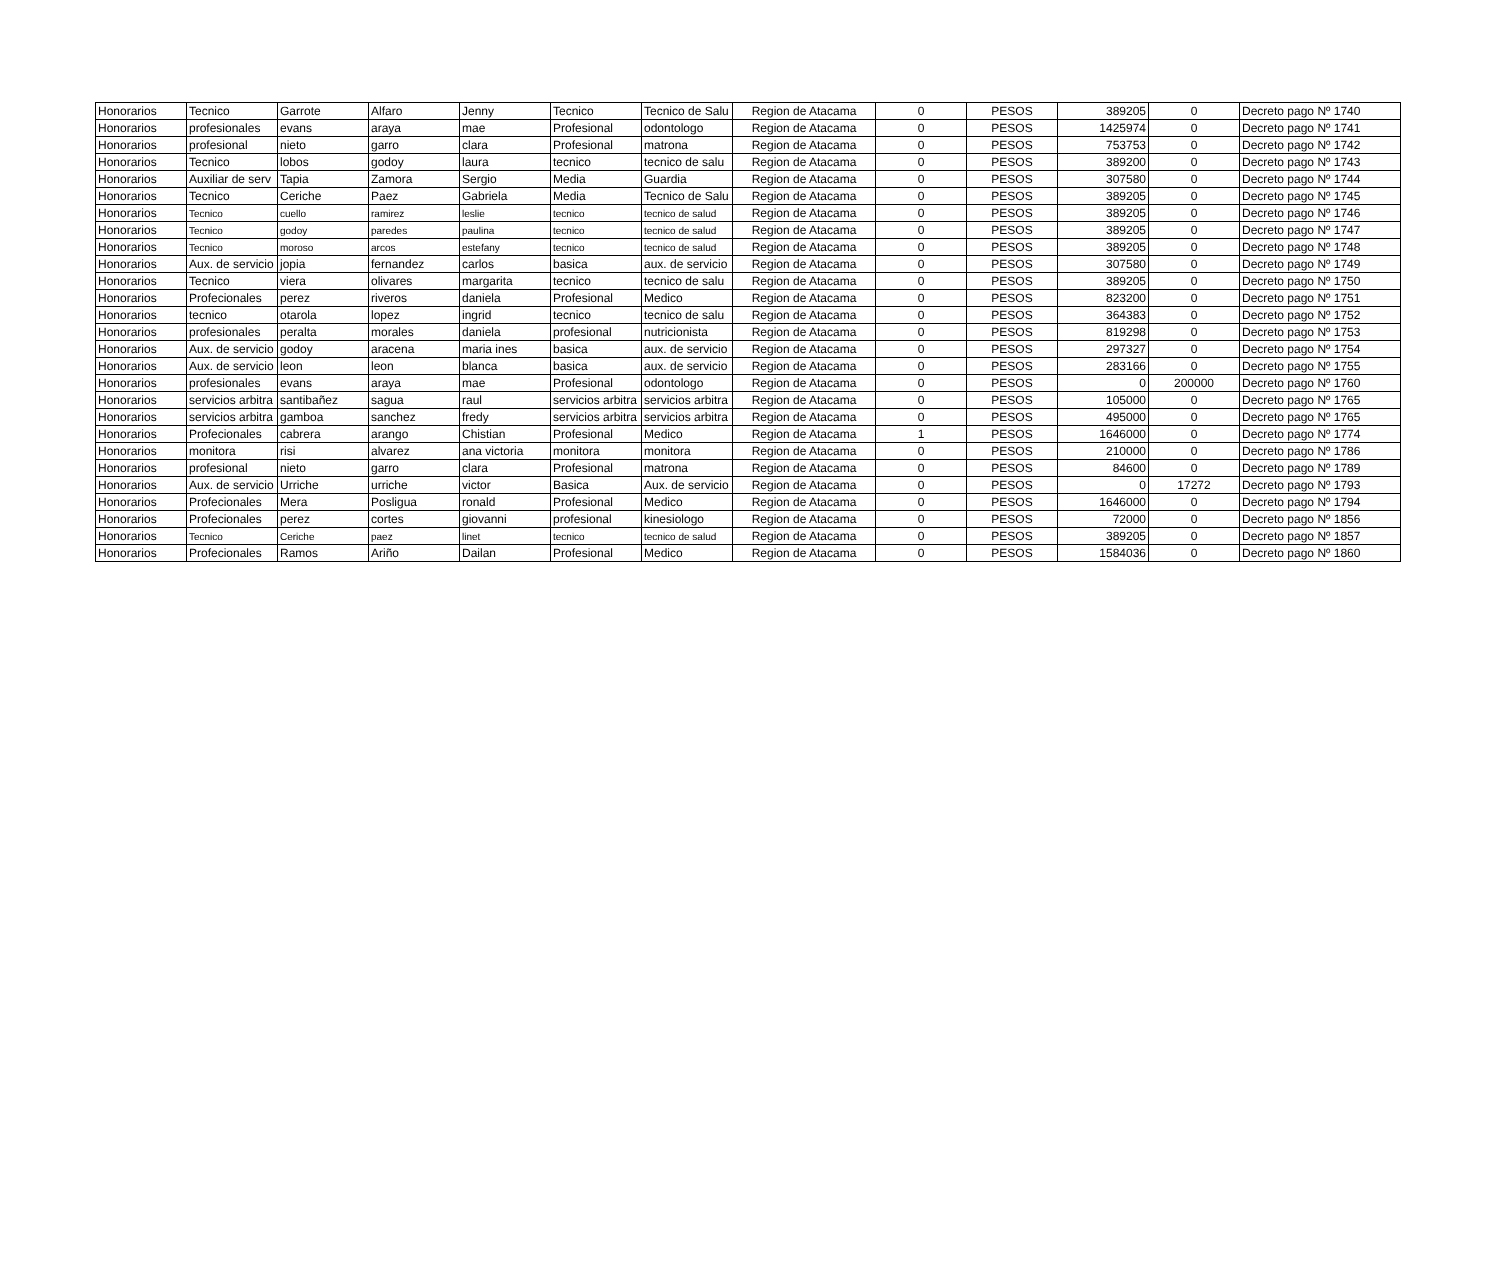| Honorarios | Tecnico | Garrote | Alfaro | Jenny | Tecnico | Tecnico de Salu | Region de Atacama | 0 | PESOS | 389205 | 0 | Decreto pago Nº 1740 |
| Honorarios | profesionales | evans | araya | mae | Profesional | odontologo | Region de Atacama | 0 | PESOS | 1425974 | 0 | Decreto pago Nº 1741 |
| Honorarios | profesional | nieto | garro | clara | Profesional | matrona | Region de Atacama | 0 | PESOS | 753753 | 0 | Decreto pago Nº 1742 |
| Honorarios | Tecnico | lobos | godoy | laura | tecnico | tecnico de salu | Region de Atacama | 0 | PESOS | 389200 | 0 | Decreto pago Nº 1743 |
| Honorarios | Auxiliar de serv | Tapia | Zamora | Sergio | Media | Guardia | Region de Atacama | 0 | PESOS | 307580 | 0 | Decreto pago Nº 1744 |
| Honorarios | Tecnico | Ceriche | Paez | Gabriela | Media | Tecnico de Salu | Region de Atacama | 0 | PESOS | 389205 | 0 | Decreto pago Nº 1745 |
| Honorarios | Tecnico | cuello | ramirez | leslie | tecnico | tecnico de salud | Region de Atacama | 0 | PESOS | 389205 | 0 | Decreto pago Nº 1746 |
| Honorarios | Tecnico | godoy | paredes | paulina | tecnico | tecnico de salud | Region de Atacama | 0 | PESOS | 389205 | 0 | Decreto pago Nº 1747 |
| Honorarios | Tecnico | moroso | arcos | estefany | tecnico | tecnico de salud | Region de Atacama | 0 | PESOS | 389205 | 0 | Decreto pago Nº 1748 |
| Honorarios | Aux. de servicio | jopia | fernandez | carlos | basica | aux. de servicio | Region de Atacama | 0 | PESOS | 307580 | 0 | Decreto pago Nº 1749 |
| Honorarios | Tecnico | viera | olivares | margarita | tecnico | tecnico de salu | Region de Atacama | 0 | PESOS | 389205 | 0 | Decreto pago Nº 1750 |
| Honorarios | Profecionales | perez | riveros | daniela | Profesional | Medico | Region de Atacama | 0 | PESOS | 823200 | 0 | Decreto pago Nº 1751 |
| Honorarios | tecnico | otarola | lopez | ingrid | tecnico | tecnico de salu | Region de Atacama | 0 | PESOS | 364383 | 0 | Decreto pago Nº 1752 |
| Honorarios | profesionales | peralta | morales | daniela | profesional | nutricionista | Region de Atacama | 0 | PESOS | 819298 | 0 | Decreto pago Nº 1753 |
| Honorarios | Aux. de servicio | godoy | aracena | maria ines | basica | aux. de servicio | Region de Atacama | 0 | PESOS | 297327 | 0 | Decreto pago Nº 1754 |
| Honorarios | Aux. de servicio | leon | leon | blanca | basica | aux. de servicio | Region de Atacama | 0 | PESOS | 283166 | 0 | Decreto pago Nº 1755 |
| Honorarios | profesionales | evans | araya | mae | Profesional | odontologo | Region de Atacama | 0 | PESOS | 0 | 200000 | Decreto pago Nº 1760 |
| Honorarios | servicios arbitra | santibañez | sagua | raul | servicios arbitra | servicios arbitra | Region de Atacama | 0 | PESOS | 105000 | 0 | Decreto pago Nº 1765 |
| Honorarios | servicios arbitra | gamboa | sanchez | fredy | servicios arbitra | servicios arbitra | Region de Atacama | 0 | PESOS | 495000 | 0 | Decreto pago Nº 1765 |
| Honorarios | Profecionales | cabrera | arango | Chistian | Profesional | Medico | Region de Atacama | 1 | PESOS | 1646000 | 0 | Decreto pago Nº 1774 |
| Honorarios | monitora | risi | alvarez | ana victoria | monitora | monitora | Region de Atacama | 0 | PESOS | 210000 | 0 | Decreto pago Nº 1786 |
| Honorarios | profesional | nieto | garro | clara | Profesional | matrona | Region de Atacama | 0 | PESOS | 84600 | 0 | Decreto pago Nº 1789 |
| Honorarios | Aux. de servicio | Urriche | urriche | victor | Basica | Aux. de servicio | Region de Atacama | 0 | PESOS | 0 | 17272 | Decreto pago Nº 1793 |
| Honorarios | Profecionales | Mera | Posligua | ronald | Profesional | Medico | Region de Atacama | 0 | PESOS | 1646000 | 0 | Decreto pago Nº 1794 |
| Honorarios | Profecionales | perez | cortes | giovanni | profesional | kinesiologo | Region de Atacama | 0 | PESOS | 72000 | 0 | Decreto pago Nº 1856 |
| Honorarios | Tecnico | Ceriche | paez | linet | tecnico | tecnico de salud | Region de Atacama | 0 | PESOS | 389205 | 0 | Decreto pago Nº 1857 |
| Honorarios | Profecionales | Ramos | Ariño | Dailan | Profesional | Medico | Region de Atacama | 0 | PESOS | 1584036 | 0 | Decreto pago Nº 1860 |